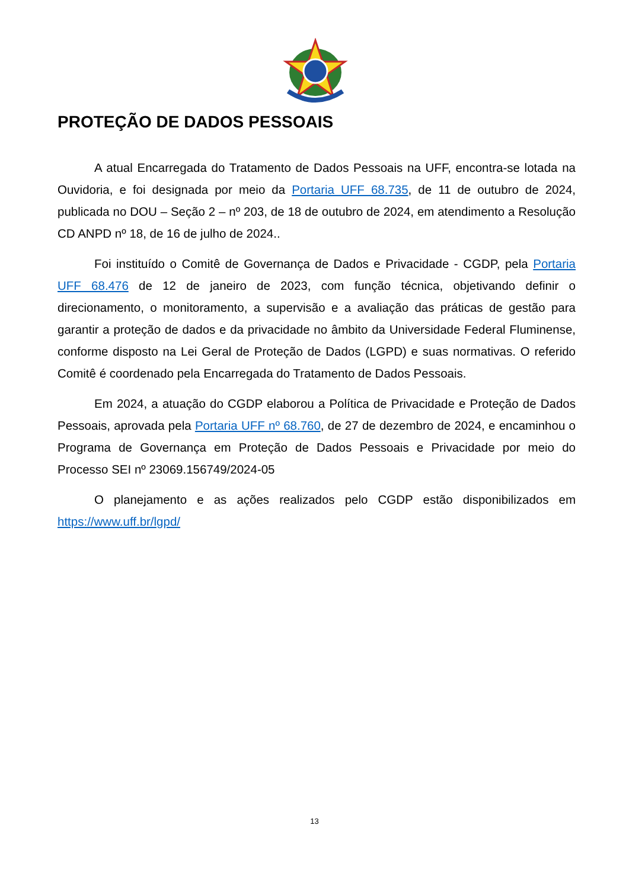PROTEÇÃO DE DADOS PESSOAIS
A atual Encarregada do Tratamento de Dados Pessoais na UFF, encontra-se lotada na Ouvidoria, e foi designada por meio da Portaria UFF 68.735, de 11 de outubro de 2024, publicada no DOU – Seção 2 – nº 203, de 18 de outubro de 2024, em atendimento a Resolução CD ANPD nº 18, de 16 de julho de 2024..
Foi instituído o Comitê de Governança de Dados e Privacidade - CGDP, pela Portaria UFF 68.476 de 12 de janeiro de 2023, com função técnica, objetivando definir o direcionamento, o monitoramento, a supervisão e a avaliação das práticas de gestão para garantir a proteção de dados e da privacidade no âmbito da Universidade Federal Fluminense, conforme disposto na Lei Geral de Proteção de Dados (LGPD) e suas normativas. O referido Comitê é coordenado pela Encarregada do Tratamento de Dados Pessoais.
Em 2024, a atuação do CGDP elaborou a Política de Privacidade e Proteção de Dados Pessoais, aprovada pela Portaria UFF nº 68.760, de 27 de dezembro de 2024, e encaminhou o Programa de Governança em Proteção de Dados Pessoais e Privacidade por meio do Processo SEI nº 23069.156749/2024-05
O planejamento e as ações realizados pelo CGDP estão disponibilizados em https://www.uff.br/lgpd/
13